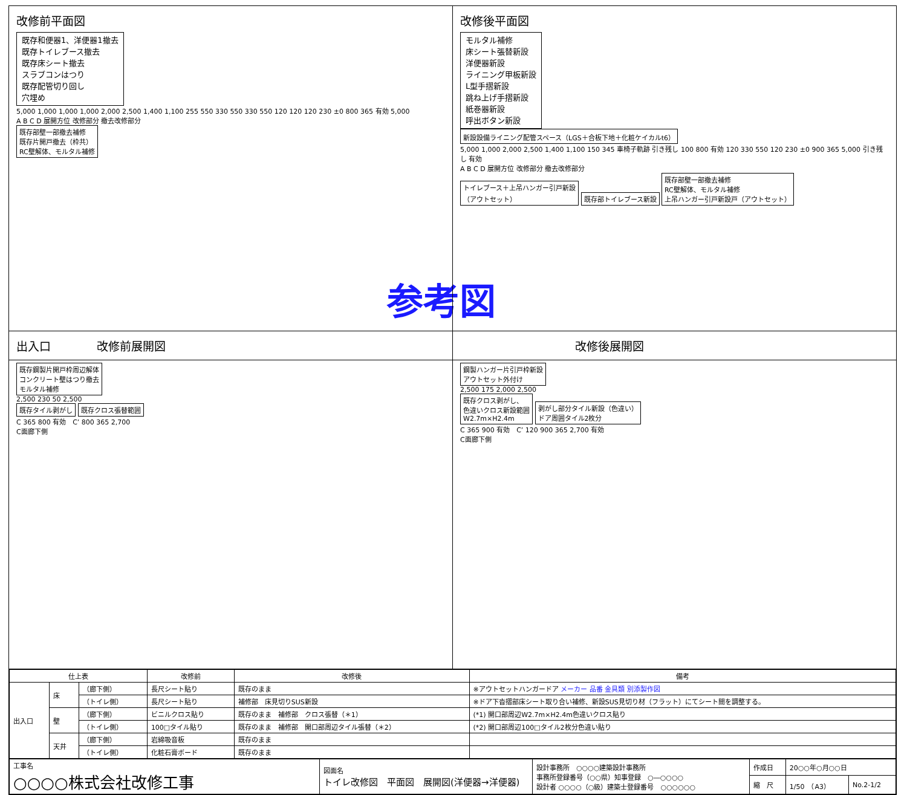参考図
改修前平面図
既存和便器1、洋便器1撤去
既存トイレブース撤去
既存床シート撤去
スラブコンはつり
既存配管切り回し
穴埋め
5,000 1,000 1,000 1,000 2,000 2,500 1,400 1,100 255 550 330 550 330 550 120 120 120 230 ±0 800 365 有効 5,000
A B C D 展開方位 改修部分 撤去改修部分
既存部壁一部撤去補修
既存片開戸撤去（枠共）
RC壁解体、モルタル補修
改修後平面図
モルタル補修
床シート張替新設
洋便器新設
ライニング甲板新設
L型手摺新設
跳ね上げ手摺新設
紙巻器新設
呼出ボタン新設
新設設備ライニング配管スペース（LGS＋合板下地＋化粧ケイカルt6）
5,000 1,000 2,000 2,500 1,400 1,100 150 345 車椅子軌跡 引き残し 100 800 有効 120 330 550 120 230 ±0 900 365 5,000 引き残し 有効
A B C D 展開方位 改修部分 撤去改修部分
トイレブース＋上吊ハンガー引戸新設
（アウトセット）
既存部トイレブース新設
既存部壁一部撤去補修
RC壁解体、モルタル補修
上吊ハンガー引戸新設戸（アウトセット）
出入口　　　　改修前展開図 　　　　　　　　　　改修後展開図
既存鋼製片開戸枠周辺解体
コンクリート壁はつり撤去
モルタル補修
2,500 230 50 2,500
既存タイル剥がし 既存クロス張替範囲
C 365 800 有効　C’ 800 365 2,700
C面廊下側
鋼製ハンガー片引戸枠新設
アウトセット外付け
2,500 175 2,000 2,500
既存クロス剥がし、
色違いクロス新設範囲
W2.7m×H2.4m
剥がし部分タイル新設（色違い）
ドア周囲タイル2枚分
C 365 900 有効　C’ 120 900 365 2,700 有効
C面廊下側
| 仕上表 | | | 改修前 | 改修後 | 備考 |
| --- | --- | --- | --- | --- | --- |
| 出入口 | 床 | （廊下側） | 長尺シート貼り | 既存のまま | ※アウトセットハンガードア メーカー 品番 金具類 別添製作図 |
| | | （トイレ側） | 長尺シート貼り | 補修部 床見切りSUS新設 | ※ドア下沓摺部床シート取り合い補修、新設SUS見切り材（フラット）にてシート間を調整する。 |
| | 壁 | （廊下側） | ビニルクロス貼り | 既存のまま 補修部 クロス張替（＊1） | (*1) 開口部周辺W2.7m×H2.4m色違いクロス貼り |
| | | （トイレ側） | 100□タイル貼り | 既存のまま 補修部 開口部周辺タイル張替（＊2） | (*2) 開口部周辺100□タイル2枚分色違い貼り |
| | 天井 | （廊下側） | 岩綿吸音板 | 既存のまま | |
| | | （トイレ側） | 化粧石膏ボード | 既存のまま | |
| 工事名 ○○○○株式会社改修工事 | 図面名 トイレ改修図 平面図 展開図(洋便器→洋便器) | 設計事務所 ○○○○建築設計事務所 事務所登録番号（○○県）知事登録 ○―○○○○ 設計者 ○○○○（○級）建築士登録番号 ○○○○○○ | 作成日 | 20○○年○月○○日 | |
| | | | 縮 尺 | 1/50 （A3） | No.2-1/2 |